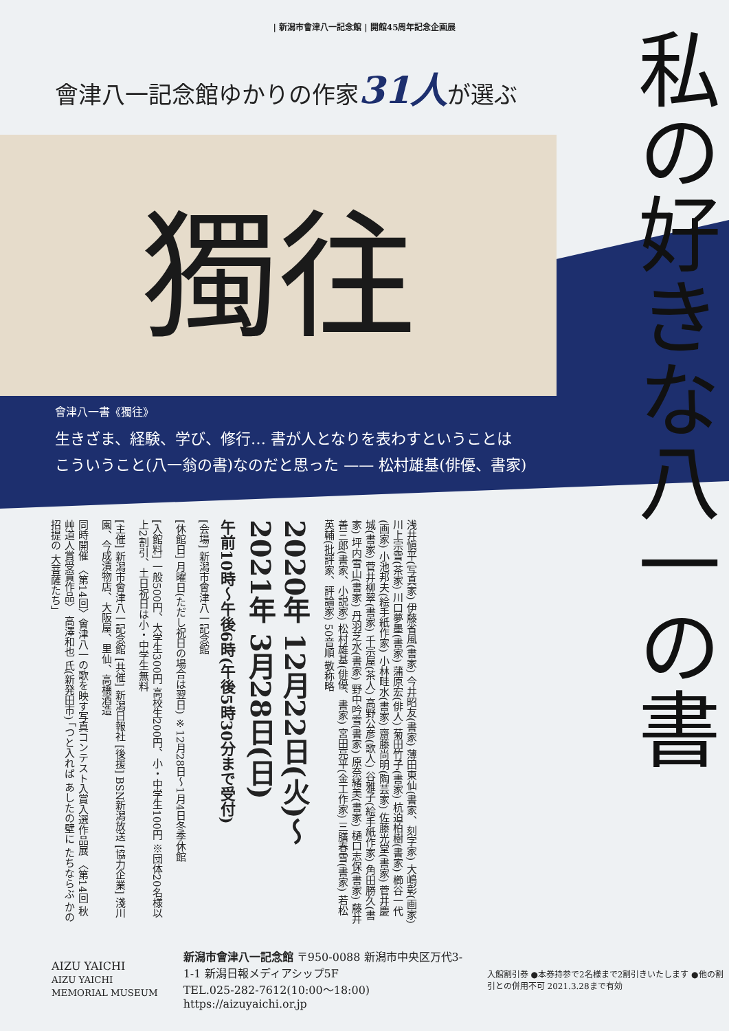| 新潟市會津八一記念館 | 開館45周年記念企画展
會津八一記念館ゆかりの作家31人が選ぶ
私の好きな八一の書
獨往
會津八一書《獨往》
生きざま、経験、学び、修行… 書が人となりを表わすということは
こういうこと(八一翁の書)なのだと思った —— 松村雄基(俳優、書家)
浅井愼平(写真家) 伊藤省風(書家) 今井昭友(書家) 薄田東仙(書家、刻字家) 大嶋彰(画家) 川上宗雪(茶家) 川口夢墨(書家) 蒲原宏(俳人) 菊田竹子(書家) 杭迫柏樹(書家) 櫛谷一代(画家) 小池邦夫(絵手紙作家) 小林畦水(書家) 齋藤尚明(陶芸家) 佐藤光堂(書家) 菅井慶城(書家) 菅井柳翠(書家) 千宗屋(茶人) 高野公彦(歌人) 谷雅子(絵手紙作家) 角田勝久(書家) 坪内雪山(書家) 丹羽芝水(書家) 野中吟雪(書家) 原奈緒美(書家) 樋口志保(書家) 藤井善三郎(書家、小説家) 松村雄基(俳優、書家) 宮田亮平(金工作家) 三膳春雪(書家) 若松英輔(批評家、評論家) 50音順 敬称略
2020年 12月22日(火)〜 2021年 3月28日(日)
午前10時〜午後6時(午後5時30分まで受付)
[会場] 新潟市會津八一記念館
[休館日] 月曜日(ただし祝日の場合は翌日) ※12月28日〜1月4日冬季休館
[入館料] 一般500円、大学生300円 高校生200円、小・中学生100円 ※団体20名様以上2割引、土日祝日は小・中学生無料
[主催] 新潟市會津八一記念館 [共催] 新潟日報社 [後援] BSN新潟放送 [協力企業] 淺川園、今成漬物店、大阪屋、里仙、高橋酒造
同時開催 〈第14回〉會津八一の歌を映す写真コンテスト入賞入選作品展 〈第14回 秋艸道人賞受賞作品〉 高澤和也 氏(新発田市) 「つと入れば あしたの壁に たちならぶ かの招提の 大菩薩たち」
AIZU YAICHI
AIZU YAICHI MEMORIAL MUSEUM
新潟市會津八一記念館 〒950-0088 新潟市中央区万代3-1-1 新潟日報メディアシップ5F
TEL.025-282-7612(10:00〜18:00) https://aizuyaichi.or.jp
入館割引券 ●本券持参で2名様まで2割引きいたします ●他の割引との併用不可 2021.3.28まで有効